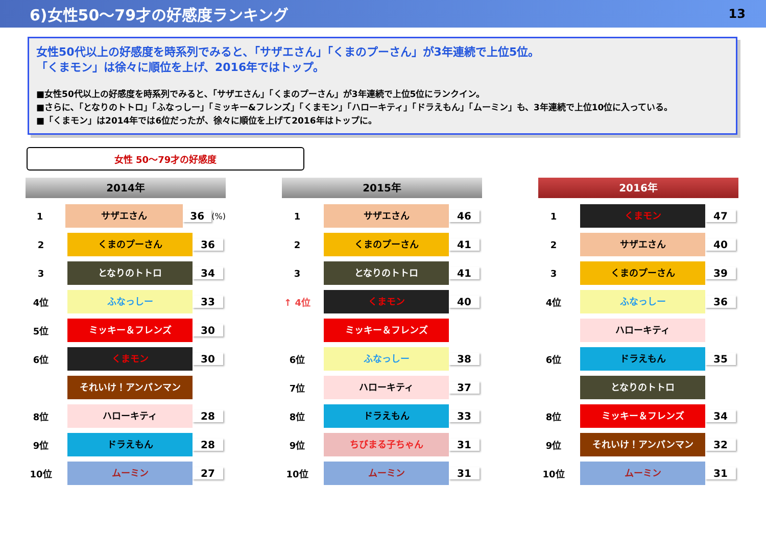6)女性50～79才の好感度ランキング 13
女性50代以上の好感度を時系列でみると､「サザエさん」「くまのプーさん」が3年連続で上位5位。
「くまモン」は徐々に順位を上げ、2016年ではトップ。
■女性50代以上の好感度を時系列でみると､「サザエさん」「くまのプーさん」が3年連続で上位5位にランクイン。
■さらに､「となりのトトロ」「ふなっしー」「ミッキー&フレンズ」「くまモン」「ハローキティ」「ドラえもん」「ムーミン」も、3年連続で上位10位に入っている。
■「くまモン」は2014年では6位だったが、徐々に順位を上げて2016年はトップに。
女性 50～79才の好感度
2014年
1 サザエさん 36 (%)
2 くまのプーさん 36
3 となりのトトロ 34
4位 ふなっしー 33
5位 ミッキー＆フレンズ 30
6位 くまモン 30
それいけ！アンパンマン
8位 ハローキティ 28
9位 ドラえもん 28
10位 ムーミン 27
2015年
1 サザエさん 46
2 くまのプーさん 41
3 となりのトトロ 41
↑ 4位 くまモン 40
ミッキー＆フレンズ
6位 ふなっしー 38
7位 ハローキティ 37
8位 ドラえもん 33
9位 ちびまる子ちゃん 31
10位 ムーミン 31
2016年
1 くまモン 47
2 サザエさん 40
3 くまのプーさん 39
4位 ふなっしー 36
ハローキティ
6位 ドラえもん 35
となりのトトロ
8位 ミッキー＆フレンズ 34
9位 それいけ！アンパンマン 32
10位 ムーミン 31